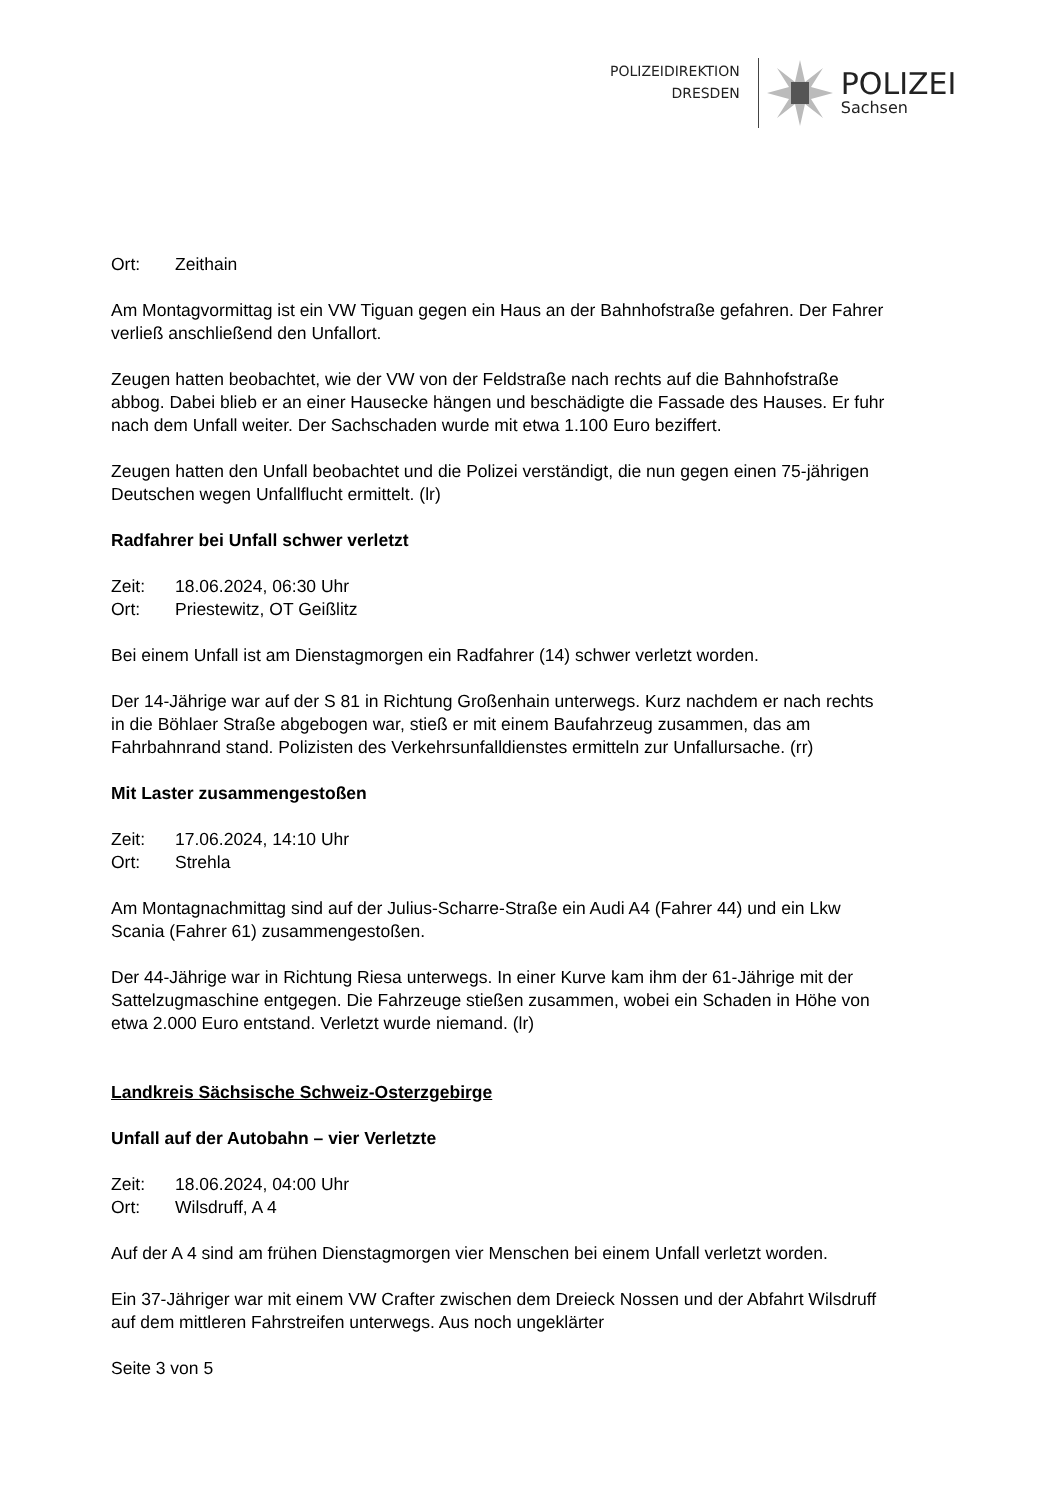POLIZEIDIREKTION
DRESDEN
POLIZEI
Sachsen
Ort: Zeithain
Am Montagvormittag ist ein VW Tiguan gegen ein Haus an der Bahnhofstraße gefahren. Der Fahrer verließ anschließend den Unfallort.
Zeugen hatten beobachtet, wie der VW von der Feldstraße nach rechts auf die Bahnhofstraße abbog. Dabei blieb er an einer Hausecke hängen und beschädigte die Fassade des Hauses. Er fuhr nach dem Unfall weiter. Der Sachschaden wurde mit etwa 1.100 Euro beziffert.
Zeugen hatten den Unfall beobachtet und die Polizei verständigt, die nun gegen einen 75-jährigen Deutschen wegen Unfallflucht ermittelt. (lr)
Radfahrer bei Unfall schwer verletzt
Zeit: 18.06.2024, 06:30 Uhr
Ort: Priestewitz, OT Geißlitz
Bei einem Unfall ist am Dienstagmorgen ein Radfahrer (14) schwer verletzt worden.
Der 14-Jährige war auf der S 81 in Richtung Großenhain unterwegs. Kurz nachdem er nach rechts in die Böhlaer Straße abgebogen war, stieß er mit einem Baufahrzeug zusammen, das am Fahrbahnrand stand. Polizisten des Verkehrsunfalldienstes ermitteln zur Unfallursache. (rr)
Mit Laster zusammengestoßen
Zeit: 17.06.2024, 14:10 Uhr
Ort: Strehla
Am Montagnachmittag sind auf der Julius-Scharre-Straße ein Audi A4 (Fahrer 44) und ein Lkw Scania (Fahrer 61) zusammengestoßen.
Der 44-Jährige war in Richtung Riesa unterwegs. In einer Kurve kam ihm der 61-Jährige mit der Sattelzugmaschine entgegen. Die Fahrzeuge stießen zusammen, wobei ein Schaden in Höhe von etwa 2.000 Euro entstand. Verletzt wurde niemand. (lr)
Landkreis Sächsische Schweiz-Osterzgebirge
Unfall auf der Autobahn – vier Verletzte
Zeit: 18.06.2024, 04:00 Uhr
Ort: Wilsdruff, A 4
Auf der A 4 sind am frühen Dienstagmorgen vier Menschen bei einem Unfall verletzt worden.
Ein 37-Jähriger war mit einem VW Crafter zwischen dem Dreieck Nossen und der Abfahrt Wilsdruff auf dem mittleren Fahrstreifen unterwegs. Aus noch ungeklärter
Seite 3 von 5